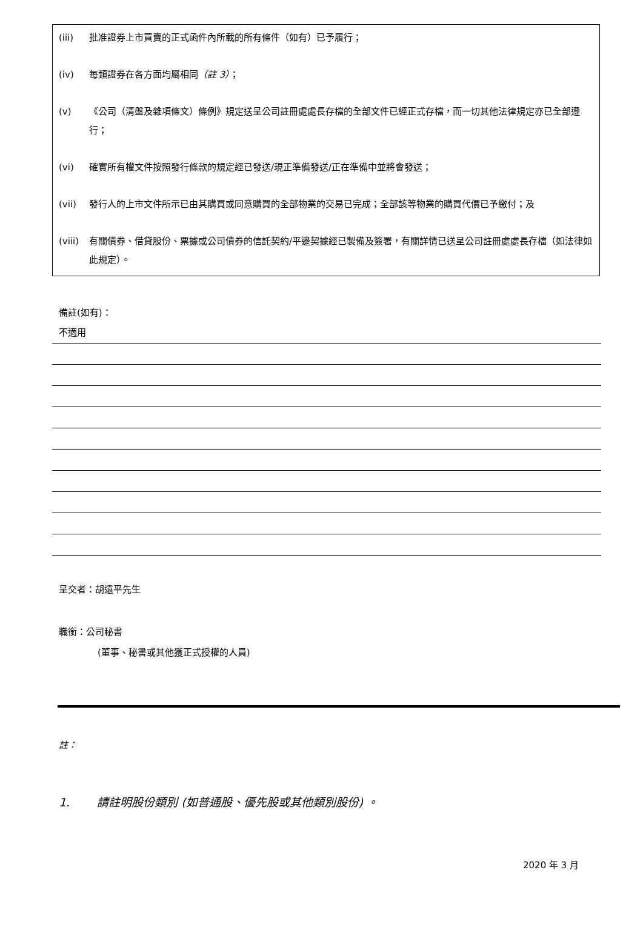(iii) 批准證券上市買賣的正式函件內所載的所有條件（如有）已予履行；
(iv) 每類證券在各方面均屬相同（註 3）；
(v) 《公司（清盤及雜項條文）條例》規定送呈公司註冊處處長存檔的全部文件已經正式存檔，而一切其他法律規定亦已全部遵行；
(vi) 確實所有權文件按照發行條款的規定經已發送/現正準備發送/正在準備中並將會發送；
(vii) 發行人的上市文件所示已由其購買或同意購買的全部物業的交易已完成；全部該等物業的購買代價已予繳付；及
(viii) 有關債券、借貸股份、票據或公司債券的信託契約/平邊契據經已製備及簽署，有關詳情已送呈公司註冊處處長存檔（如法律如此規定）。
備註(如有)：
不適用
呈交者：胡遠平先生
職銜：公司秘書
(董事、秘書或其他獲正式授權的人員)
註：
1. 請註明股份類別 (如普通股、優先股或其他類別股份) 。
2020 年 3 月